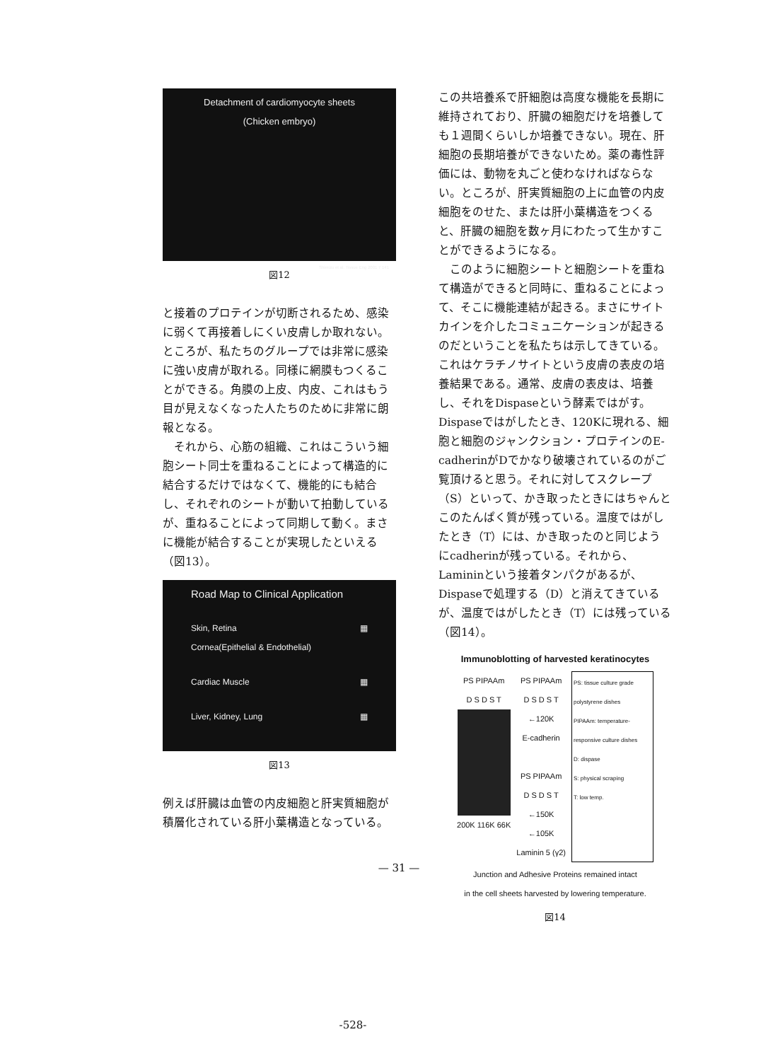Detachment of cardiomyocyte sheets
(Chicken embryo)
Shimizu et al. Tissue Eng 2001 7 141
図12
と接着のプロテインが切断されるため、感染に弱くて再接着しにくい皮膚しか取れない。ところが、私たちのグループでは非常に感染に強い皮膚が取れる。同様に網膜もつくることができる。角膜の上皮、内皮、これはもう目が見えなくなった人たちのために非常に朗報となる。
それから、心筋の組織、これはこういう細胞シート同士を重ねることによって構造的に結合するだけではなくて、機能的にも結合し、それぞれのシートが動いて拍動しているが、重ねることによって同期して動く。まさに機能が結合することが実現したといえる（図13）。
Road Map to Clinical Application
Skin, Retina
Cornea(Epithelial & Endothelial) ▦
Cardiac Muscle ▦
Liver, Kidney, Lung ▦
図13
例えば肝臓は血管の内皮細胞と肝実質細胞が積層化されている肝小葉構造となっている。
この共培養系で肝細胞は高度な機能を長期に維持されており、肝臓の細胞だけを培養しても１週間くらいしか培養できない。現在、肝細胞の長期培養ができないため。薬の毒性評価には、動物を丸ごと使わなければならない。ところが、肝実質細胞の上に血管の内皮細胞をのせた、または肝小葉構造をつくると、肝臓の細胞を数ヶ月にわたって生かすことができるようになる。
このように細胞シートと細胞シートを重ねて構造ができると同時に、重ねることによって、そこに機能連結が起きる。まさにサイトカインを介したコミュニケーションが起きるのだということを私たちは示してきている。これはケラチノサイトという皮膚の表皮の培養結果である。通常、皮膚の表皮は、培養し、それをDispaseという酵素ではがす。Dispaseではがしたとき、120Kに現れる、細胞と細胞のジャンクション・プロテインのE-cadherinがDでかなり破壊されているのがご覧頂けると思う。それに対してスクレープ（S）といって、かき取ったときにはちゃんとこのたんぱく質が残っている。温度ではがしたとき（T）には、かき取ったのと同じようにcadherinが残っている。それから、Lamininという接着タンパクがあるが、Dispaseで処理する（D）と消えてきているが、温度ではがしたとき（T）には残っている（図14）。
Immunoblotting of harvested keratinocytes
PS PIPAAm
D S D S T
200K 116K 66K
PS PIPAAm
D S D S T
←120K
E-cadherin
PS PIPAAm
D S D S T
←150K
←105K
Laminin 5 (γ2)
PS: tissue culture grade polystyrene dishes
PIPAAm: temperature-responsive culture dishes
D: dispase
S: physical scraping
T: low temp.
Junction and Adhesive Proteins remained intact
in the cell sheets harvested by lowering temperature.
図14
— 31 —
-528-